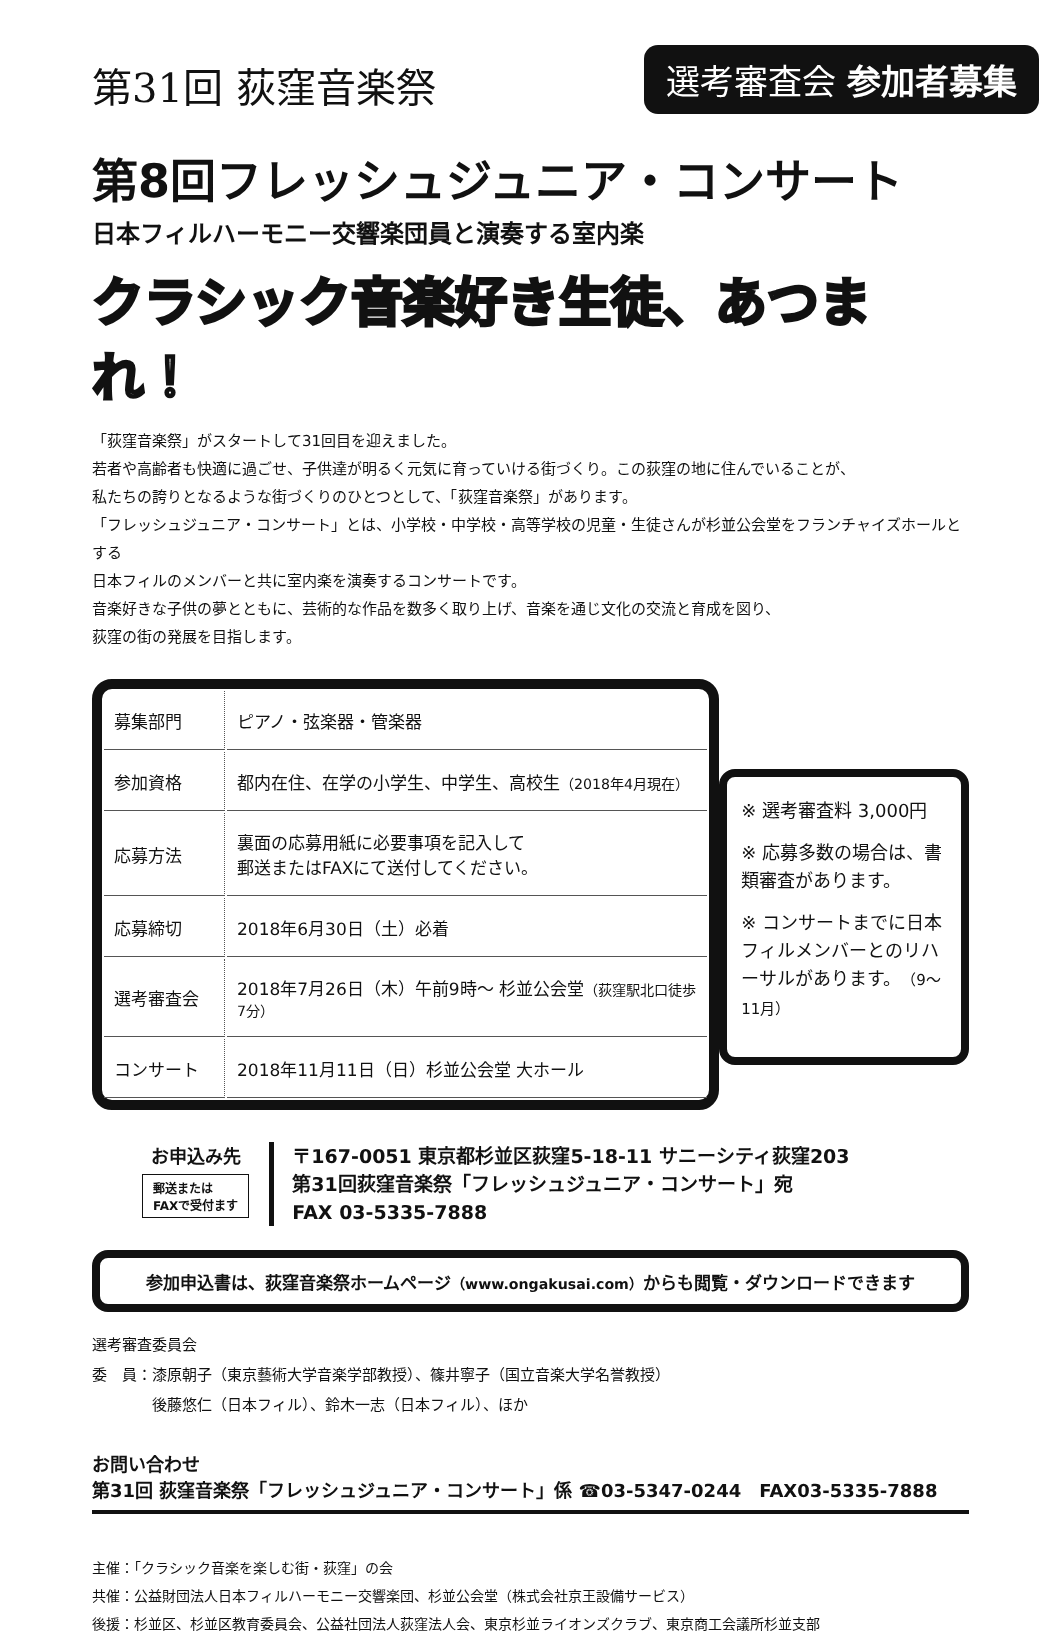第31回 荻窪音楽祭
選考審査会 参加者募集
第8回フレッシュジュニア・コンサート
日本フィルハーモニー交響楽団員と演奏する室内楽
クラシック音楽好き生徒、あつまれ！
「荻窪音楽祭」がスタートして31回目を迎えました。
若者や高齢者も快適に過ごせ、子供達が明るく元気に育っていける街づくり。この荻窪の地に住んでいることが、
私たちの誇りとなるような街づくりのひとつとして、「荻窪音楽祭」があります。
「フレッシュジュニア・コンサート」とは、小学校・中学校・高等学校の児童・生徒さんが杉並公会堂をフランチャイズホールとする
日本フィルのメンバーと共に室内楽を演奏するコンサートです。
音楽好きな子供の夢とともに、芸術的な作品を数多く取り上げ、音楽を通じ文化の交流と育成を図り、
荻窪の街の発展を目指します。
| 募集部門 | ピアノ・弦楽器・管楽器 |
| 参加資格 | 都内在住、在学の小学生、中学生、高校生 （2018年4月現在） |
| 応募方法 | 裏面の応募用紙に必要事項を記入して 郵送またはFAXにて送付してください。 |
| 応募締切 | 2018年6月30日（土）必着 |
| 選考審査会 | 2018年7月26日（木）午前9時～ 杉並公会堂 （荻窪駅北口徒歩7分） |
| コンサート | 2018年11月11日（日）杉並公会堂 大ホール |
※ 選考審査料 3,000円
※ 応募多数の場合は、書類審査があります。
※ コンサートまでに日本フィルメンバーとのリハーサルがあります。（9～11月）
お申込み先
郵送または
FAXで受付ます
〒167-0051 東京都杉並区荻窪5-18-11 サニーシティ荻窪203
第31回荻窪音楽祭「フレッシュジュニア・コンサート」宛
FAX 03-5335-7888
参加申込書は、荻窪音楽祭ホームページ（www.ongakusai.com）からも閲覧・ダウンロードできます
選考審査委員会
委　員：漆原朝子（東京藝術大学音楽学部教授）、篠井寧子（国立音楽大学名誉教授）
　　　　後藤悠仁（日本フィル）、鈴木一志（日本フィル）、ほか
お問い合わせ
第31回 荻窪音楽祭「フレッシュジュニア・コンサート」係 ☎03-5347-0244　FAX03-5335-7888
主催：「クラシック音楽を楽しむ街・荻窪」の会
共催：公益財団法人日本フィルハーモニー交響楽団、杉並公会堂（株式会社京王設備サービス）
後援：杉並区、杉並区教育委員会、公益社団法人荻窪法人会、東京杉並ライオンズクラブ、東京商工会議所杉並支部